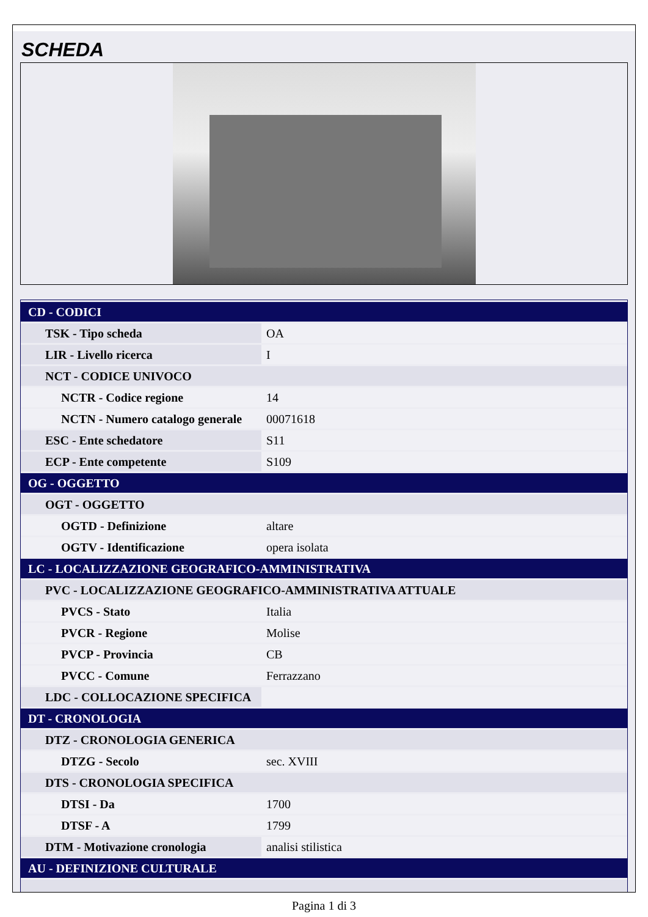SCHEDA
| CD - CODICI | |
| TSK - Tipo scheda | OA |
| LIR - Livello ricerca | I |
| NCT - CODICE UNIVOCO | |
| NCTR - Codice regione | 14 |
| NCTN - Numero catalogo generale | 00071618 |
| ESC - Ente schedatore | S11 |
| ECP - Ente competente | S109 |
| OG - OGGETTO | |
| OGT - OGGETTO | |
| OGTD - Definizione | altare |
| OGTV - Identificazione | opera isolata |
| LC - LOCALIZZAZIONE GEOGRAFICO-AMMINISTRATIVA | |
| PVC - LOCALIZZAZIONE GEOGRAFICO-AMMINISTRATIVA ATTUALE | |
| PVCS - Stato | Italia |
| PVCR - Regione | Molise |
| PVCP - Provincia | CB |
| PVCC - Comune | Ferrazzano |
| LDC - COLLOCAZIONE SPECIFICA | |
| DT - CRONOLOGIA | |
| DTZ - CRONOLOGIA GENERICA | |
| DTZG - Secolo | sec. XVIII |
| DTS - CRONOLOGIA SPECIFICA | |
| DTSI - Da | 1700 |
| DTSF - A | 1799 |
| DTM - Motivazione cronologia | analisi stilistica |
| AU - DEFINIZIONE CULTURALE | |
Pagina 1 di 3